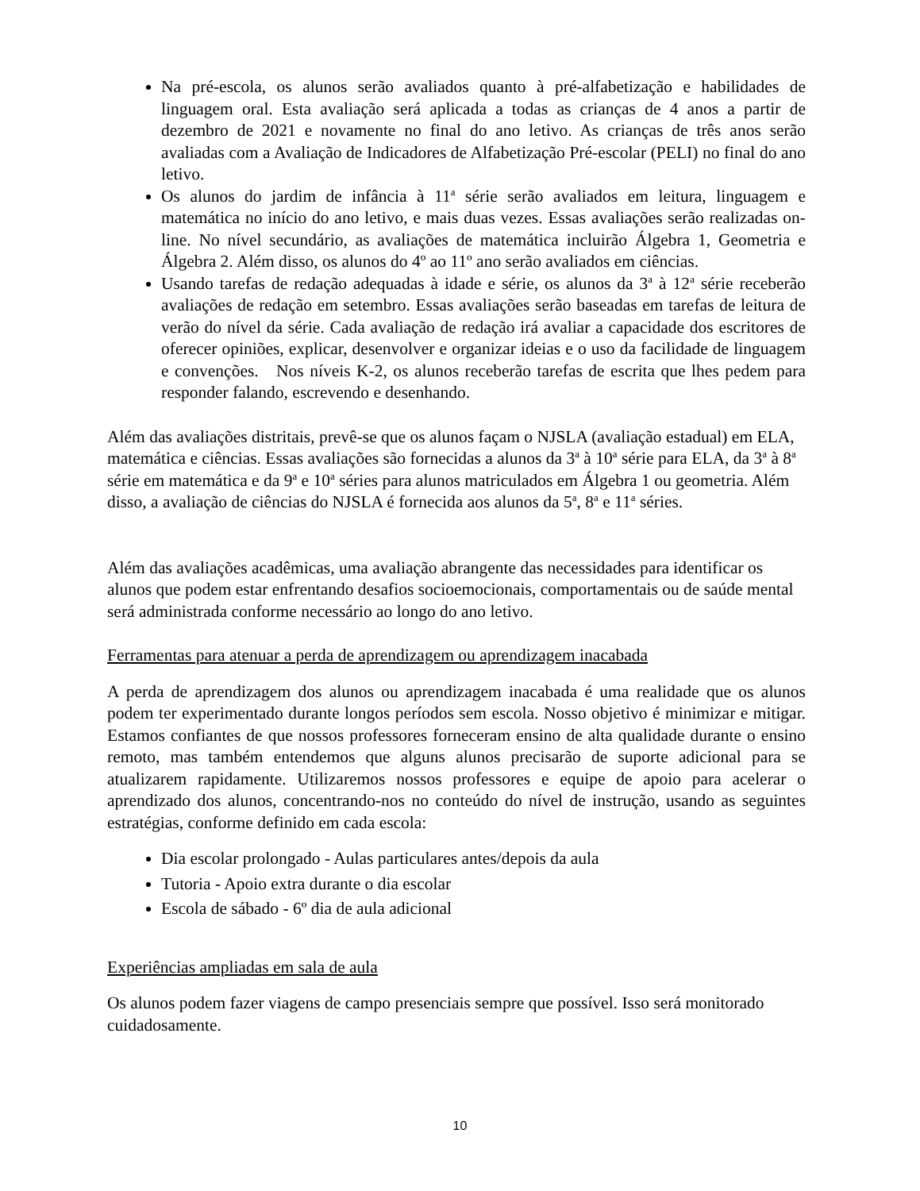Na pré-escola, os alunos serão avaliados quanto à pré-alfabetização e habilidades de linguagem oral. Esta avaliação será aplicada a todas as crianças de 4 anos a partir de dezembro de 2021 e novamente no final do ano letivo. As crianças de três anos serão avaliadas com a Avaliação de Indicadores de Alfabetização Pré-escolar (PELI) no final do ano letivo.
Os alunos do jardim de infância à 11<sup>a</sup> série serão avaliados em leitura, linguagem e matemática no início do ano letivo, e mais duas vezes. Essas avaliações serão realizadas on-line. No nível secundário, as avaliações de matemática incluirão Álgebra 1, Geometria e Álgebra 2. Além disso, os alunos do 4º ao 11º ano serão avaliados em ciências.
Usando tarefas de redação adequadas à idade e série, os alunos da 3<sup>a</sup> à 12<sup>a</sup> série receberão avaliações de redação em setembro. Essas avaliações serão baseadas em tarefas de leitura de verão do nível da série. Cada avaliação de redação irá avaliar a capacidade dos escritores de oferecer opiniões, explicar, desenvolver e organizar ideias e o uso da facilidade de linguagem e convenções. Nos níveis K-2, os alunos receberão tarefas de escrita que lhes pedem para responder falando, escrevendo e desenhando.
Além das avaliações distritais, prevê-se que os alunos façam o NJSLA (avaliação estadual) em ELA, matemática e ciências. Essas avaliações são fornecidas a alunos da 3<sup>a</sup> à 10<sup>a</sup> série para ELA, da 3<sup>a</sup> à 8<sup>a</sup> série em matemática e da 9<sup>a</sup> e 10<sup>a</sup> séries para alunos matriculados em Álgebra 1 ou geometria. Além disso, a avaliação de ciências do NJSLA é fornecida aos alunos da 5<sup>a</sup>, 8<sup>a</sup> e 11<sup>a</sup> séries.
Além das avaliações acadêmicas, uma avaliação abrangente das necessidades para identificar os alunos que podem estar enfrentando desafios socioemocionais, comportamentais ou de saúde mental será administrada conforme necessário ao longo do ano letivo.
Ferramentas para atenuar a perda de aprendizagem ou aprendizagem inacabada
A perda de aprendizagem dos alunos ou aprendizagem inacabada é uma realidade que os alunos podem ter experimentado durante longos períodos sem escola. Nosso objetivo é minimizar e mitigar. Estamos confiantes de que nossos professores forneceram ensino de alta qualidade durante o ensino remoto, mas também entendemos que alguns alunos precisarão de suporte adicional para se atualizarem rapidamente. Utilizaremos nossos professores e equipe de apoio para acelerar o aprendizado dos alunos, concentrando-nos no conteúdo do nível de instrução, usando as seguintes estratégias, conforme definido em cada escola:
Dia escolar prolongado - Aulas particulares antes/depois da aula
Tutoria - Apoio extra durante o dia escolar
Escola de sábado - 6º dia de aula adicional
Experiências ampliadas em sala de aula
Os alunos podem fazer viagens de campo presenciais sempre que possível. Isso será monitorado cuidadosamente.
10